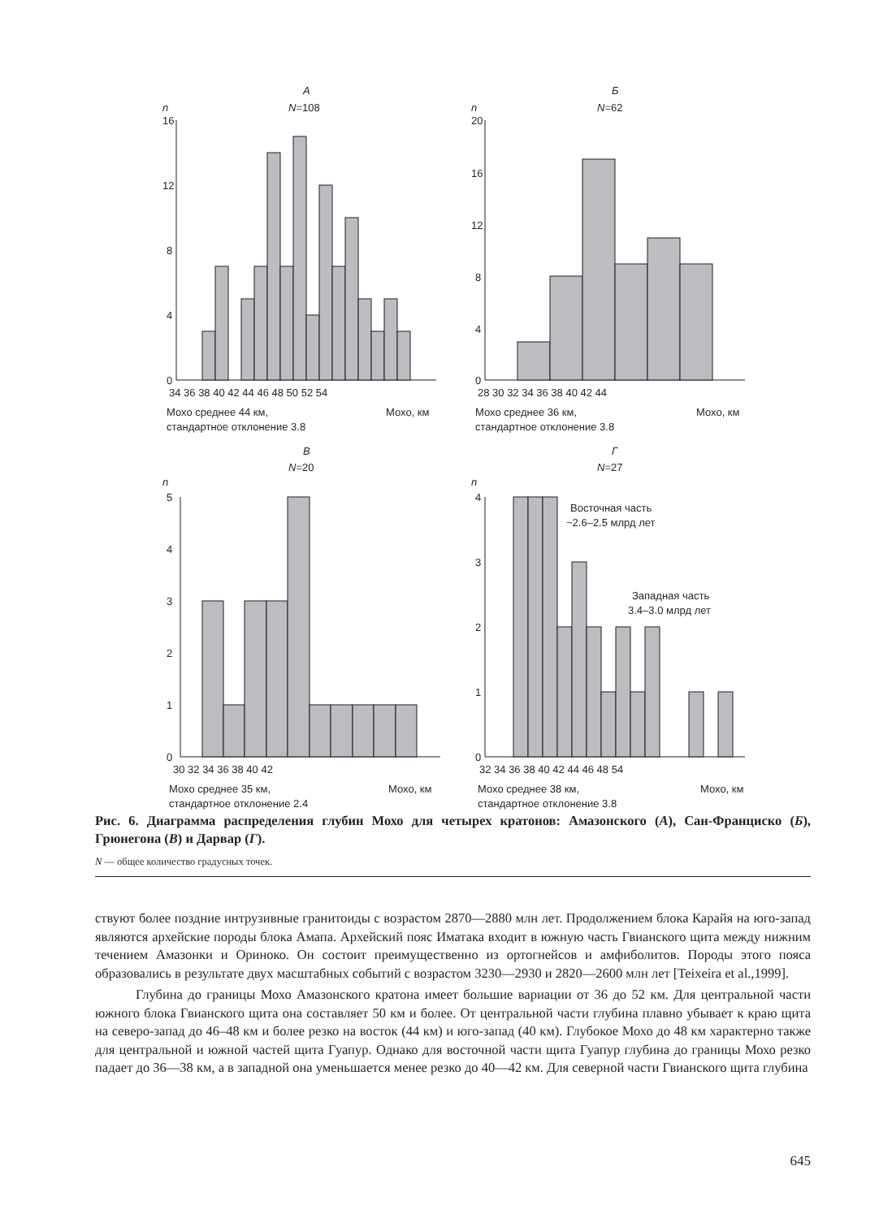А
N=108
n
16
12
8
4
0
34 36 38 40 42 44 46 48 50 52 54
Мохо среднее 44 км,
Мохо, км
стандартное отклонение 3.8
Б
N=62
n
20
16
12
8
4
0
28 30 32 34 36 38 40 42 44
Мохо среднее 36 км,
Мохо, км
стандартное отклонение 3.8
В
N=20
n
5
4
3
2
1
0
30 32 34 36 38 40 42
Мохо среднее 35 км,
Мохо, км
стандартное отклонение 2.4
Г
N=27
n
4
3
2
1
0
32 34 36 38 40 42 44 46 48 54
Восточная часть
~2.6–2.5 млрд лет
Западная часть
3.4–3.0 млрд лет
Мохо среднее 38 км,
Мохо, км
стандартное отклонение 3.8
Рис. 6. Диаграмма распределения глубин Мохо для четырех кратонов: Амазонского (А), Сан-Франциско (Б), Грюнегона (В) и Дарвар (Г).
N — общее количество градусных точек.
ствуют более поздние интрузивные гранитоиды с возрастом 2870—2880 млн лет. Продолжением блока Карайя на юго-запад являются архейские породы блока Амапа. Архейский пояс Иматака входит в южную часть Гвианского щита между нижним течением Амазонки и Ориноко. Он состоит преимущественно из ортогнейсов и амфиболитов. Породы этого пояса образовались в результате двух масштабных событий с возрастом 3230—2930 и 2820—2600 млн лет [Teixeira et al.,1999].
Глубина до границы Мохо Амазонского кратона имеет большие вариации от 36 до 52 км. Для центральной части южного блока Гвианского щита она составляет 50 км и более. От центральной части глубина плавно убывает к краю щита на северо-запад до 46–48 км и более резко на восток (44 км) и юго-запад (40 км). Глубокое Мохо до 48 км характерно также для центральной и южной частей щита Гуапур. Однако для восточной части щита Гуапур глубина до границы Мохо резко падает до 36—38 км, а в западной она уменьшается менее резко до 40—42 км. Для северной части Гвианского щита глубина
645